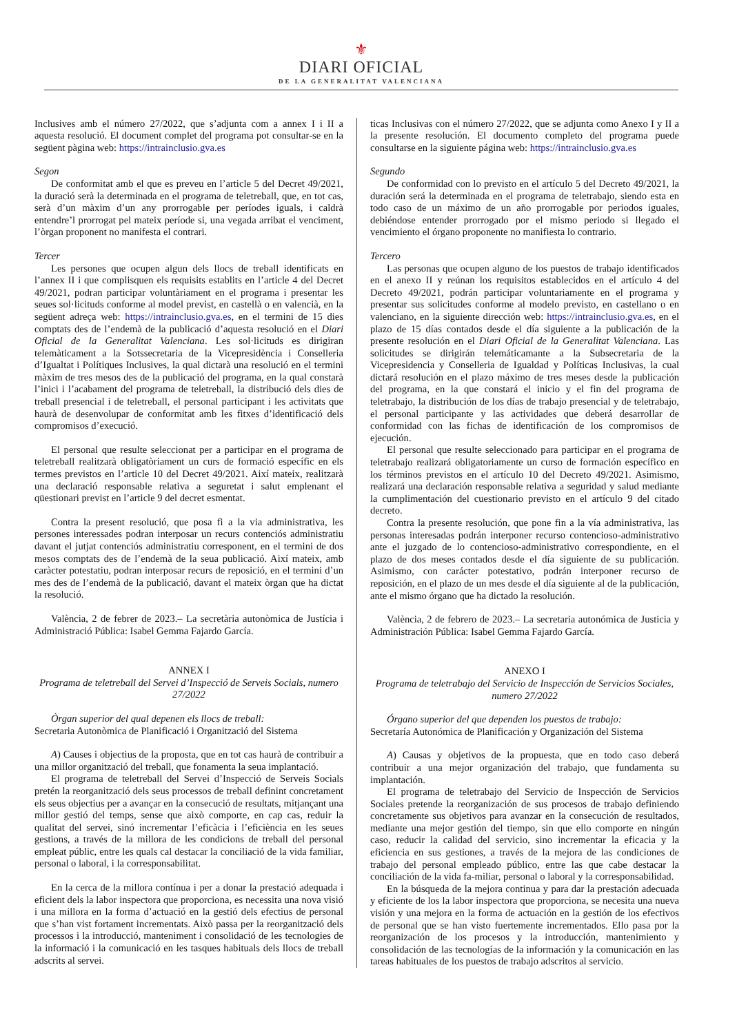⚜
DIARI OFICIAL
DE LA GENERALITAT VALENCIANA
Inclusives amb el número 27/2022, que s’adjunta com a annex I i II a aquesta resolució. El document complet del programa pot consultar-se en la següent pàgina web: https://intrainclusio.gva.es
Segon
De conformitat amb el que es preveu en l’article 5 del Decret 49/2021, la duració serà la determinada en el programa de teletreball, que, en tot cas, serà d’un màxim d’un any prorrogable per períodes iguals, i caldrà entendre’l prorrogat pel mateix període si, una vegada arribat el venciment, l’òrgan proponent no manifesta el contrari.
Tercer
Les persones que ocupen algun dels llocs de treball identificats en l’annex II i que complisquen els requisits establits en l’article 4 del Decret 49/2021, podran participar voluntàriament en el programa i presentar les seues sol·licituds conforme al model previst, en castellà o en valencià, en la següent adreça web: https://intrainclusio.gva.es, en el termini de 15 dies comptats des de l’endemà de la publicació d’aquesta resolució en el Diari Oficial de la Generalitat Valenciana. Les sol·licituds es dirigiran telemàticament a la Sotssecretaria de la Vicepresidència i Conselleria d’Igualtat i Polítiques Inclusives, la qual dictarà una resolució en el termini màxim de tres mesos des de la publicació del programa, en la qual constarà l’inici i l’acabament del programa de teletreball, la distribució dels dies de treball presencial i de teletreball, el personal participant i les activitats que haurà de desenvolupar de conformitat amb les fitxes d’identificació dels compromisos d’execució.
El personal que resulte seleccionat per a participar en el programa de teletreball realitzarà obligatòriament un curs de formació específic en els termes previstos en l’article 10 del Decret 49/2021. Així mateix, realitzarà una declaració responsable relativa a seguretat i salut emplenant el qüestionari previst en l’article 9 del decret esmentat.
Contra la present resolució, que posa fi a la via administrativa, les persones interessades podran interposar un recurs contenciós administratiu davant el jutjat contenciós administratiu corresponent, en el termini de dos mesos comptats des de l’endemà de la seua publicació. Així mateix, amb caràcter potestatiu, podran interposar recurs de reposició, en el termini d’un mes des de l’endemà de la publicació, davant el mateix òrgan que ha dictat la resolució.
València, 2 de febrer de 2023.– La secretària autonòmica de Justícia i Administració Pública: Isabel Gemma Fajardo García.
ANNEX I
Programa de teletreball del Servei d’Inspecció de Serveis Socials, numero 27/2022
Òrgan superior del qual depenen els llocs de treball:
Secretaria Autonòmica de Planificació i Organització del Sistema
A) Causes i objectius de la proposta, que en tot cas haurà de contribuir a una millor organització del treball, que fonamenta la seua implantació.
El programa de teletreball del Servei d’Inspecció de Serveis Socials pretén la reorganització dels seus processos de treball definint concretament els seus objectius per a avançar en la consecució de resultats, mitjançant una millor gestió del temps, sense que això comporte, en cap cas, reduir la qualitat del servei, sinó incrementar l’eficàcia i l’eficiència en les seues gestions, a través de la millora de les condicions de treball del personal empleat públic, entre les quals cal destacar la conciliació de la vida familiar, personal o laboral, i la corresponsabilitat.
En la cerca de la millora contínua i per a donar la prestació adequada i eficient dels la labor inspectora que proporciona, es necessita una nova visió i una millora en la forma d’actuació en la gestió dels efectius de personal que s’han vist fortament incrementats. Això passa per la reorganització dels processos i la introducció, manteniment i consolidació de les tecnologies de la informació i la comunicació en les tasques habituals dels llocs de treball adscrits al servei.
ticas Inclusivas con el número 27/2022, que se adjunta como Anexo I y II a la presente resolución. El documento completo del programa puede consultarse en la siguiente página web: https://intrainclusio.gva.es
Segundo
De conformidad con lo previsto en el artículo 5 del Decreto 49/2021, la duración será la determinada en el programa de teletrabajo, siendo esta en todo caso de un máximo de un año prorrogable por periodos iguales, debiéndose entender prorrogado por el mismo periodo si llegado el vencimiento el órgano proponente no manifiesta lo contrario.
Tercero
Las personas que ocupen alguno de los puestos de trabajo identificados en el anexo II y reúnan los requisitos establecidos en el artículo 4 del Decreto 49/2021, podrán participar voluntariamente en el programa y presentar sus solicitudes conforme al modelo previsto, en castellano o en valenciano, en la siguiente dirección web: https://intrainclusio.gva.es, en el plazo de 15 días contados desde el día siguiente a la publicación de la presente resolución en el Diari Oficial de la Generalitat Valenciana. Las solicitudes se dirigirán telemáticamante a la Subsecretaria de la Vicepresidencia y Conselleria de Igualdad y Políticas Inclusivas, la cual dictará resolución en el plazo máximo de tres meses desde la publicación del programa, en la que constará el inicio y el fin del programa de teletrabajo, la distribución de los días de trabajo presencial y de teletrabajo, el personal participante y las actividades que deberá desarrollar de conformidad con las fichas de identificación de los compromisos de ejecución.
El personal que resulte seleccionado para participar en el programa de teletrabajo realizará obligatoriamente un curso de formación específico en los términos previstos en el artículo 10 del Decreto 49/2021. Asimismo, realizará una declaración responsable relativa a seguridad y salud mediante la cumplimentación del cuestionario previsto en el artículo 9 del citado decreto.
Contra la presente resolución, que pone fin a la vía administrativa, las personas interesadas podrán interponer recurso contencioso-administrativo ante el juzgado de lo contencioso-administrativo correspondiente, en el plazo de dos meses contados desde el día siguiente de su publicación. Asimismo, con carácter potestativo, podrán interponer recurso de reposición, en el plazo de un mes desde el día siguiente al de la publicación, ante el mismo órgano que ha dictado la resolución.
València, 2 de febrero de 2023.– La secretaria autonómica de Justicia y Administración Pública: Isabel Gemma Fajardo García.
ANEXO I
Programa de teletrabajo del Servicio de Inspección de Servicios Sociales, numero 27/2022
Órgano superior del que dependen los puestos de trabajo:
Secretaría Autonómica de Planificación y Organización del Sistema
A) Causas y objetivos de la propuesta, que en todo caso deberá contribuir a una mejor organización del trabajo, que fundamenta su implantación.
El programa de teletrabajo del Servicio de Inspección de Servicios Sociales pretende la reorganización de sus procesos de trabajo definiendo concretamente sus objetivos para avanzar en la consecución de resultados, mediante una mejor gestión del tiempo, sin que ello comporte en ningún caso, reducir la calidad del servicio, sino incrementar la eficacia y la eficiencia en sus gestiones, a través de la mejora de las condiciones de trabajo del personal empleado público, entre las que cabe destacar la conciliación de la vida fa-miliar, personal o laboral y la corresponsabilidad.
En la búsqueda de la mejora continua y para dar la prestación adecuada y eficiente de los la labor inspectora que proporciona, se necesita una nueva visión y una mejora en la forma de actuación en la gestión de los efectivos de personal que se han visto fuertemente incrementados. Ello pasa por la reorganización de los procesos y la introducción, mantenimiento y consolidación de las tecnologías de la información y la comunicación en las tareas habituales de los puestos de trabajo adscritos al servicio.